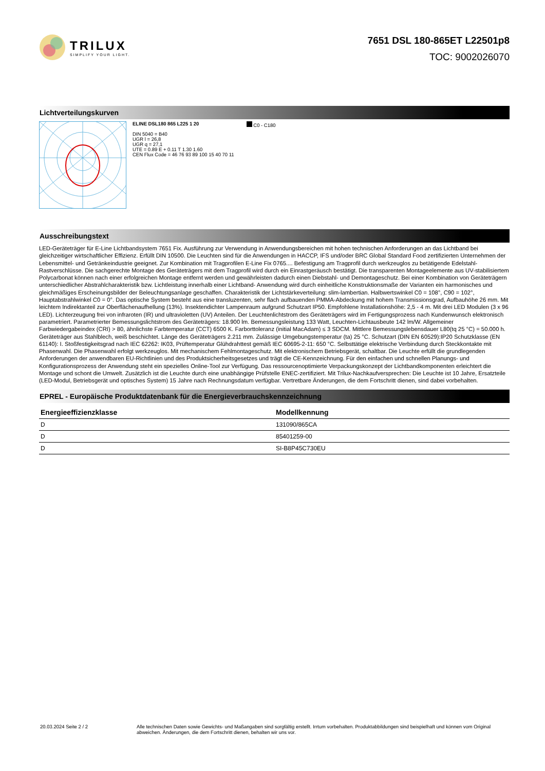TRILUX
SIMPLIFY YOUR LIGHT.
7651 DSL 180-865ET L22501p8
TOC: 9002026070
Lichtverteilungskurven
ELINE DSL180 865 L225 1 20
DIN 5040 = B40
UGR l = 26,8
UGR q = 27,1
UTE = 0.89 E + 0.11 T 1.30 1.60
CEN Flux Code = 46 76 93 89 100 15 40 70 11
C0 - C180
Ausschreibungstext
LED-Geräteträger für E-Line Lichtbandsystem 7651 Fix. Ausführung zur Verwendung in Anwendungsbereichen mit hohen technischen Anforderungen an das Lichtband bei gleichzeitiger wirtschaftlicher Effizienz. Erfüllt DIN 10500. Die Leuchten sind für die Anwendungen in HACCP, IFS und/oder BRC Global Standard Food zertifizierten Unternehmen der Lebensmittel- und Getränkeindustrie geeignet. Zur Kombination mit Tragprofilen E-Line Fix 0765.... Befestigung am Tragprofil durch werkzeuglos zu betätigende Edelstahl-Rastverschlüsse. Die sachgerechte Montage des Geräteträgers mit dem Tragprofil wird durch ein Einrastgeräusch bestätigt. Die transparenten Montageelemente aus UV-stabilisiertem Polycarbonat können nach einer erfolgreichen Montage entfernt werden und gewährleisten dadurch einen Diebstahl- und Demontageschutz. Bei einer Kombination von Geräteträgern unterschiedlicher Abstrahlcharakteristik bzw. Lichtleistung innerhalb einer Lichtband- Anwendung wird durch einheitliche Konstruktionsmaße der Varianten ein harmonisches und gleichmäßiges Erscheinungsbilder der Beleuchtungsanlage geschaffen. Charakteristik der Lichtstärkeverteilung: slim-lambertian. Halbwertswinkel C0 = 108°, C90 = 102°, Hauptabstrahlwinkel C0 = 0°. Das optische System besteht aus eine transluzenten, sehr flach aufbauenden PMMA-Abdeckung mit hohem Transmissionsgrad, Aufbauhöhe 26 mm. Mit leichtem Indirektanteil zur Oberflächenaufhellung (13%). Insektendichter Lampenraum aufgrund Schutzart IP50. Empfohlene Installationshöhe: 2,5 - 4 m. Mit drei LED Modulen (3 x 96 LED). Lichterzeugung frei von infraroten (IR) und ultravioletten (UV) Anteilen. Der Leuchtenlichtstrom des Geräteträgers wird im Fertigungsprozess nach Kundenwunsch elektronisch parametriert. Parametrierter Bemessungslichtstrom des Geräteträgers: 18.900 lm. Bemessungsleistung 133 Watt, Leuchten-Lichtausbeute 142 lm/W. Allgemeiner Farbwiedergabeindex (CRI) > 80, ähnlichste Farbtemperatur (CCT) 6500 K. Farborttoleranz (initial MacAdam) ≤ 3 SDCM. Mittlere Bemessungslebensdauer L80(tq 25 °C) = 50.000 h. Geräteträger aus Stahlblech, weiß beschichtet. Länge des Geräteträgers 2.211 mm. Zulässige Umgebungstemperatur (ta) 25 °C. Schutzart (DIN EN 60529):IP20 Schutzklasse (EN 61140): I. Stoßfestigkeitsgrad nach IEC 62262: IK03, Prüftemperatur Glühdrahttest gemäß IEC 60695-2-11: 650 °C. Selbsttätige elektrische Verbindung durch Steckkontakte mit Phasenwahl. Die Phasenwahl erfolgt werkzeuglos. Mit mechanischem Fehlmontageschutz. Mit elektronischem Betriebsgerät, schaltbar. Die Leuchte erfüllt die grundlegenden Anforderungen der anwendbaren EU-Richtlinien und des Produktsicherheitsgesetzes und trägt die CE-Kennzeichnung. Für den einfachen und schnellen Planungs- und Konfigurationsprozess der Anwendung steht ein spezielles Online-Tool zur Verfügung. Das ressourcenoptimierte Verpackungskonzept der Lichtbandkomponenten erleichtert die Montage und schont die Umwelt. Zusätzlich ist die Leuchte durch eine unabhängige Prüfstelle ENEC-zertifiziert. Mit Trilux-Nachkaufversprechen: Die Leuchte ist 10 Jahre, Ersatzteile (LED-Modul, Betriebsgerät und optisches System) 15 Jahre nach Rechnungsdatum verfügbar. Vertretbare Änderungen, die dem Fortschritt dienen, sind dabei vorbehalten.
EPREL - Europäische Produktdatenbank für die Energieverbrauchskennzeichnung
| Energieeffizienzklasse | Modellkennung |
| --- | --- |
| D | 131090/865CA |
| D | 85401259-00 |
| D | SI-B8P45C730EU |
20.03.2024 Seite 2 / 2 Alle technischen Daten sowie Gewichts- und Maßangaben sind sorgfältig erstellt. Irrtum vorbehalten. Produktabbildungen sind beispielhaft und können vom Original abweichen. Änderungen, die dem Fortschritt dienen, behalten wir uns vor.